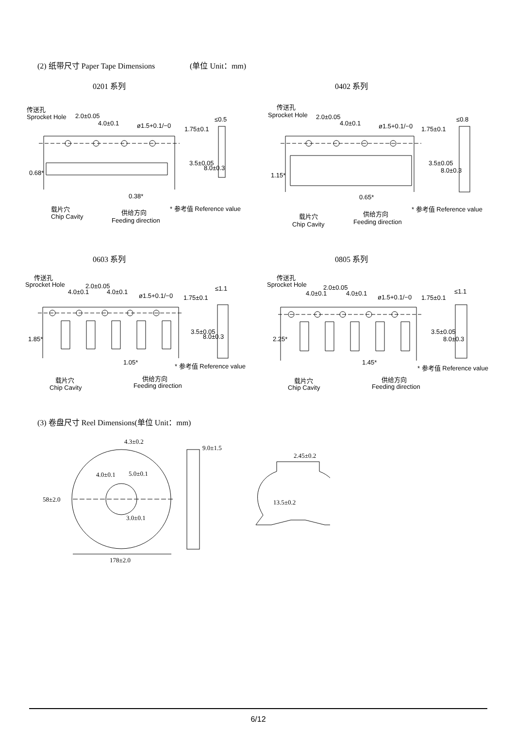(2) 纸带尺寸 Paper Tape Dimensions (单位 Unit：mm)
0201 系列 0402 系列
传送孔
Sprocket Hole
2.0±0.05
4.0±0.1
ø1.5+0.1/−0
≤0.5
0.38*
载片穴
Chip Cavity
供给方向
Feeding direction
* 参考值 Reference value
1.75±0.1
3.5±0.05
8.0±0.3
0.68*
传送孔
Sprocket Hole
2.0±0.05
4.0±0.1
ø1.5+0.1/−0
≤0.8
0.65*
载片穴
Chip Cavity
供给方向
Feeding direction
* 参考值 Reference value
1.75±0.1
3.5±0.05
8.0±0.3
1.15*
0603 系列 0805 系列
传送孔
Sprocket Hole
2.0±0.05
4.0±0.1
4.0±0.1
ø1.5+0.1/−0
≤1.1
1.05*
载片穴
Chip Cavity
供给方向
Feeding direction
* 参考值 Reference value
1.75±0.1
3.5±0.05
8.0±0.3
1.85*
传送孔
Sprocket Hole
2.0±0.05
4.0±0.1
4.0±0.1
ø1.5+0.1/−0
≤1.1
1.45*
载片穴
Chip Cavity
供给方向
Feeding direction
* 参考值 Reference value
1.75±0.1
3.5±0.05
8.0±0.3
2.25*
(3) 卷盘尺寸 Reel Dimensions(单位 Unit：mm)
4.3±0.2
9.0±1.5
4.0±0.1
5.0±0.1
58±2.0
3.0±0.1
178±2.0
2.45±0.2
13.5±0.2
6/12